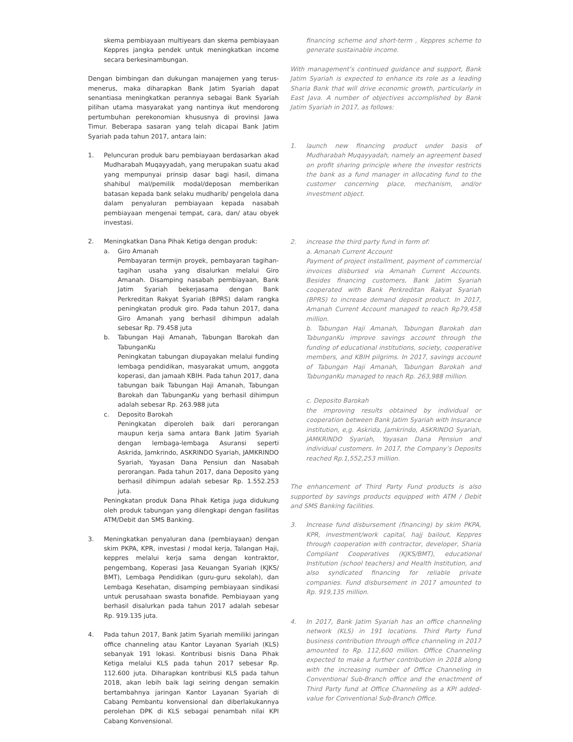skema pembiayaan multiyears dan skema pembiayaan Keppres jangka pendek untuk meningkatkan income secara berkesinambungan.
Dengan bimbingan dan dukungan manajemen yang terus-menerus, maka diharapkan Bank Jatim Syariah dapat senantiasa meningkatkan perannya sebagai Bank Syariah pilihan utama masyarakat yang nantinya ikut mendorong pertumbuhan perekonomian khususnya di provinsi Jawa Timur. Beberapa sasaran yang telah dicapai Bank Jatim Syariah pada tahun 2017, antara lain:
1. Peluncuran produk baru pembiayaan berdasarkan akad Mudharabah Muqayyadah, yang merupakan suatu akad yang mempunyai prinsip dasar bagi hasil, dimana shahibul mal/pemilik modal/deposan memberikan batasan kepada bank selaku mudharib/ pengelola dana dalam penyaluran pembiayaan kepada nasabah pembiayaan mengenai tempat, cara, dan/ atau obyek investasi.
2. Meningkatkan Dana Pihak Ketiga dengan produk:
a. Giro Amanah
Pembayaran termijn proyek, pembayaran tagihan-tagihan usaha yang disalurkan melalui Giro Amanah. Disamping nasabah pembiayaan, Bank Jatim Syariah bekerjasama dengan Bank Perkreditan Rakyat Syariah (BPRS) dalam rangka peningkatan produk giro. Pada tahun 2017, dana Giro Amanah yang berhasil dihimpun adalah sebesar Rp. 79.458 juta
b. Tabungan Haji Amanah, Tabungan Barokah dan TabunganKu
Peningkatan tabungan diupayakan melalui funding lembaga pendidikan, masyarakat umum, anggota koperasi, dan jamaah KBIH. Pada tahun 2017, dana tabungan baik Tabungan Haji Amanah, Tabungan Barokah dan TabunganKu yang berhasil dihimpun adalah sebesar Rp. 263.988 juta
c. Deposito Barokah
Peningkatan diperoleh baik dari perorangan maupun kerja sama antara Bank Jatim Syariah dengan lembaga-lembaga Asuransi seperti Askrida, Jamkrindo, ASKRINDO Syariah, JAMKRINDO Syariah, Yayasan Dana Pensiun dan Nasabah perorangan. Pada tahun 2017, dana Deposito yang berhasil dihimpun adalah sebesar Rp. 1.552.253 juta.
Peningkatan produk Dana Pihak Ketiga juga didukung oleh produk tabungan yang dilengkapi dengan fasilitas ATM/Debit dan SMS Banking.
3. Meningkatkan penyaluran dana (pembiayaan) dengan skim PKPA, KPR, investasi / modal kerja, Talangan Haji, keppres melalui kerja sama dengan kontraktor, pengembang, Koperasi Jasa Keuangan Syariah (KJKS/ BMT), Lembaga Pendidikan (guru-guru sekolah), dan Lembaga Kesehatan, disamping pembiayaan sindikasi untuk perusahaan swasta bonafide. Pembiayaan yang berhasil disalurkan pada tahun 2017 adalah sebesar Rp. 919.135 juta.
4. Pada tahun 2017, Bank Jatim Syariah memiliki jaringan office channeling atau Kantor Layanan Syariah (KLS) sebanyak 191 lokasi. Kontribusi bisnis Dana Pihak Ketiga melalui KLS pada tahun 2017 sebesar Rp. 112.600 juta. Diharapkan kontribusi KLS pada tahun 2018, akan lebih baik lagi seiring dengan semakin bertambahnya jaringan Kantor Layanan Syariah di Cabang Pembantu konvensional dan diberlakukannya perolehan DPK di KLS sebagai penambah nilai KPI Cabang Konvensional.
financing scheme and short-term , Keppres scheme to generate sustainable income.
With management’s continued guidance and support, Bank Jatim Syariah is expected to enhance its role as a leading Sharia Bank that will drive economic growth, particularly in East Java. A number of objectives accomplished by Bank Jatim Syariah in 2017, as follows:
1. launch new financing product under basis of Mudharabah Muqayyadah, namely an agreement based on profit sharing principle where the investor restricts the bank as a fund manager in allocating fund to the customer concerning place, mechanism, and/or investment object.
2. increase the third party fund in form of:
a. Amanah Current Account
Payment of project installment, payment of commercial invoices disbursed via Amanah Current Accounts. Besides financing customers, Bank Jatim Syariah cooperated with Bank Perkreditan Rakyat Syariah (BPRS) to increase demand deposit product. In 2017, Amanah Current Account managed to reach Rp79,458 million.
b. Tabungan Haji Amanah, Tabungan Barokah dan TabunganKu improve savings account through the funding of educational institutions, society, cooperative members, and KBIH pilgrims. In 2017, savings account of Tabungan Haji Amanah, Tabungan Barokah and TabunganKu managed to reach Rp. 263,988 million.
c. Deposito Barokah
the improving results obtained by individual or cooperation between Bank Jatim Syariah with Insurance institution, e,g. Askrida, Jamkrindo, ASKRINDO Syariah, JAMKRINDO Syariah, Yayasan Dana Pensiun and individual customers. In 2017, the Company’s Deposits reached Rp.1,552,253 million.
The enhancement of Third Party Fund products is also supported by savings products equipped with ATM / Debit and SMS Banking facilities.
3. Increase fund disbursement (financing) by skim PKPA, KPR, investment/work capital, hajj bailout, Keppres through cooperation with contractor, developer, Sharia Compliant Cooperatives (KJKS/BMT), educational Institution (school teachers) and Health Institution, and also syndicated financing for reliable private companies. Fund disbursement in 2017 amounted to Rp. 919,135 million.
4. In 2017, Bank Jatim Syariah has an office channeling network (KLS) in 191 locations. Third Party Fund business contribution through office channeling in 2017 amounted to Rp. 112,600 million. Office Channeling expected to make a further contribution in 2018 along with the increasing number of Office Channeling in Conventional Sub-Branch office and the enactment of Third Party fund at Office Channeling as a KPI added- value for Conventional Sub-Branch Office.